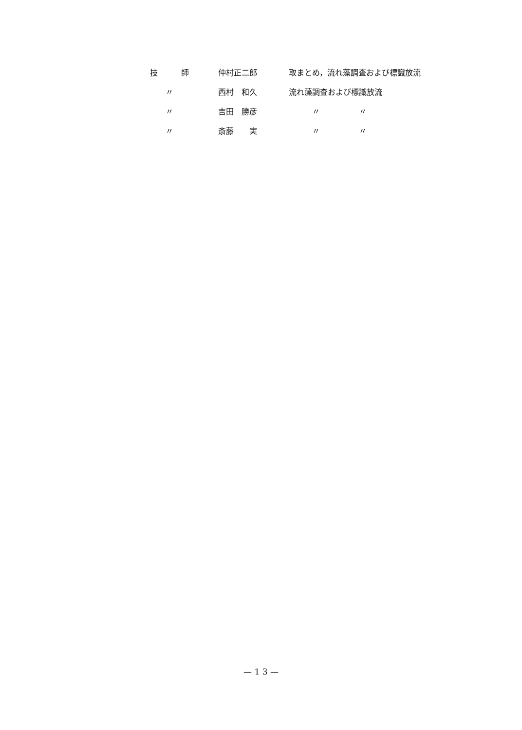| 技 師 | 仲村正二郎 | 取まとめ，流れ藻調査および標識放流 |
| 〃 | 西村 和久 | 流れ藻調査および標識放流 |
| 〃 | 吉田 勝彦 | 〃 〃 |
| 〃 | 斎藤 実 | 〃 〃 |
— 1 3 —